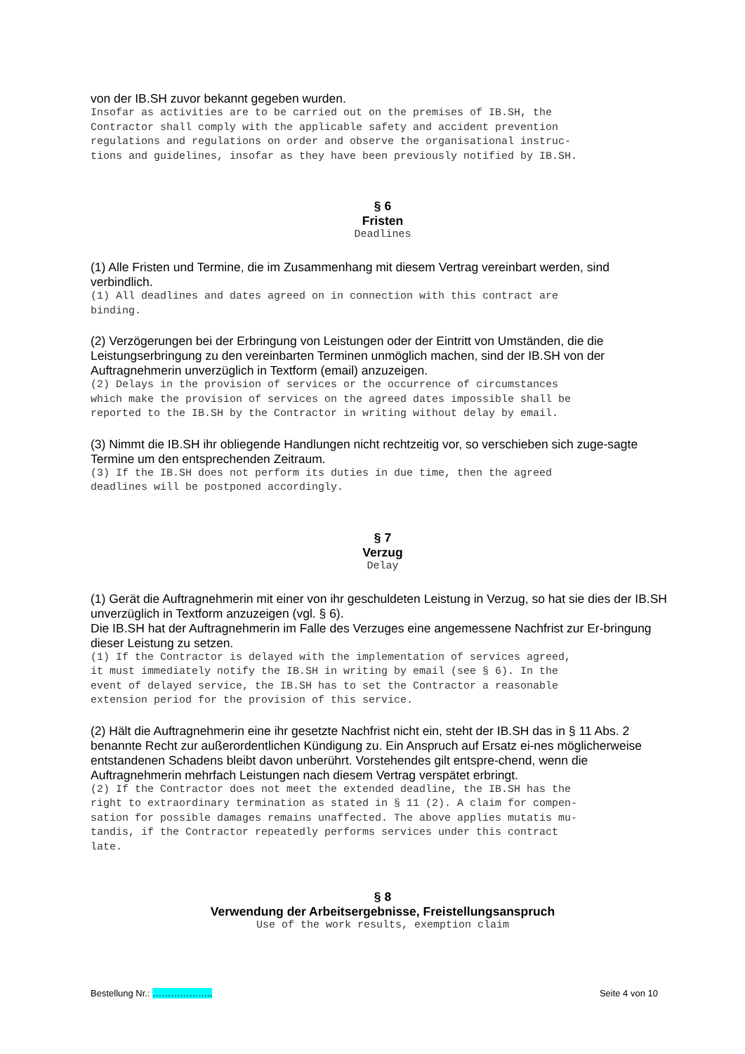von der IB.SH zuvor bekannt gegeben wurden.
Insofar as activities are to be carried out on the premises of IB.SH, the Contractor shall comply with the applicable safety and accident prevention regulations and regulations on order and observe the organisational instruc- tions and guidelines, insofar as they have been previously notified by IB.SH.
§ 6
Fristen
Deadlines
(1) Alle Fristen und Termine, die im Zusammenhang mit diesem Vertrag vereinbart werden, sind verbindlich.
(1) All deadlines and dates agreed on in connection with this contract are binding.
(2) Verzögerungen bei der Erbringung von Leistungen oder der Eintritt von Umständen, die die Leistungserbringung zu den vereinbarten Terminen unmöglich machen, sind der IB.SH von der Auftragnehmerin unverzüglich in Textform (email) anzuzeigen.
(2) Delays in the provision of services or the occurrence of circumstances which make the provision of services on the agreed dates impossible shall be reported to the IB.SH by the Contractor in writing without delay by email.
(3) Nimmt die IB.SH ihr obliegende Handlungen nicht rechtzeitig vor, so verschieben sich zuge-sagte Termine um den entsprechenden Zeitraum.
(3) If the IB.SH does not perform its duties in due time, then the agreed deadlines will be postponed accordingly.
§ 7
Verzug
Delay
(1) Gerät die Auftragnehmerin mit einer von ihr geschuldeten Leistung in Verzug, so hat sie dies der IB.SH unverzüglich in Textform anzuzeigen (vgl. § 6).
Die IB.SH hat der Auftragnehmerin im Falle des Verzuges eine angemessene Nachfrist zur Er-bringung dieser Leistung zu setzen.
(1) If the Contractor is delayed with the implementation of services agreed, it must immediately notify the IB.SH in writing by email (see § 6). In the event of delayed service, the IB.SH has to set the Contractor a reasonable extension period for the provision of this service.
(2) Hält die Auftragnehmerin eine ihr gesetzte Nachfrist nicht ein, steht der IB.SH das in § 11 Abs. 2 benannte Recht zur außerordentlichen Kündigung zu. Ein Anspruch auf Ersatz ei-nes möglicherweise entstandenen Schadens bleibt davon unberührt. Vorstehendes gilt entspre-chend, wenn die Auftragnehmerin mehrfach Leistungen nach diesem Vertrag verspätet erbringt.
(2) If the Contractor does not meet the extended deadline, the IB.SH has the right to extraordinary termination as stated in § 11 (2). A claim for compen- sation for possible damages remains unaffected. The above applies mutatis mu- tandis, if the Contractor repeatedly performs services under this contract late.
§ 8
Verwendung der Arbeitsergebnisse, Freistellungsanspruch
Use of the work results, exemption claim
Bestellung Nr.: ……………….. Seite 4 von 10